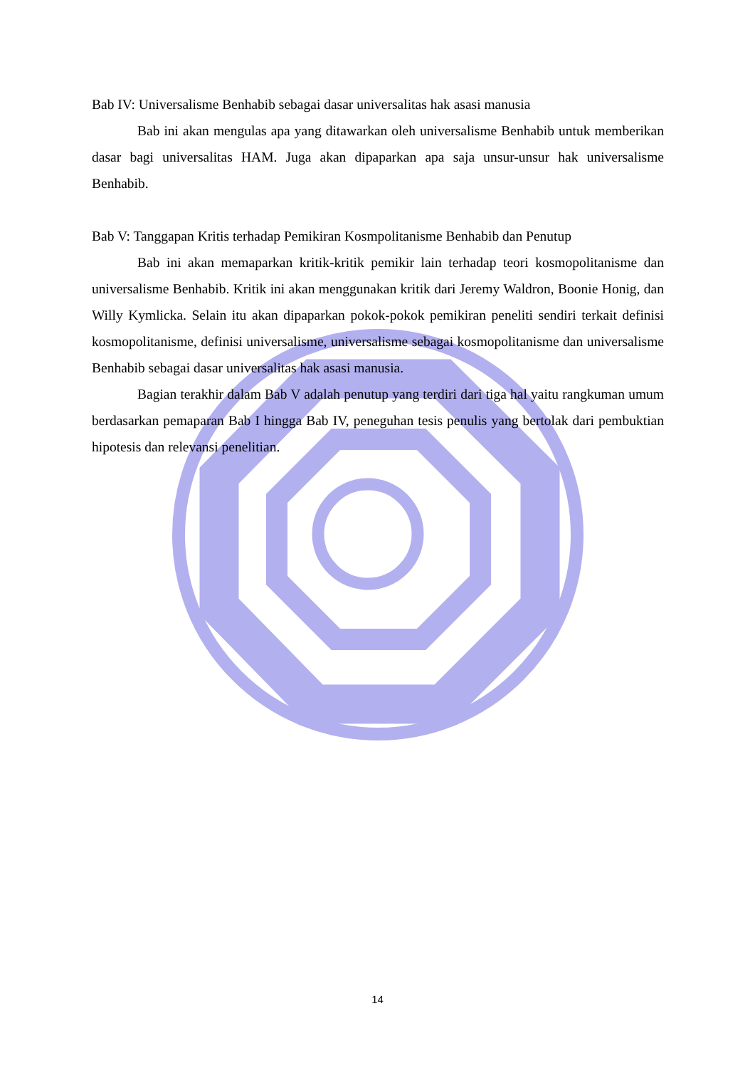Bab IV: Universalisme Benhabib sebagai dasar universalitas hak asasi manusia
Bab ini akan mengulas apa yang ditawarkan oleh universalisme Benhabib untuk memberikan dasar bagi universalitas HAM. Juga akan dipaparkan apa saja unsur-unsur hak universalisme Benhabib.
Bab V: Tanggapan Kritis terhadap Pemikiran Kosmpolitanisme Benhabib dan Penutup
Bab ini akan memaparkan kritik-kritik pemikir lain terhadap teori kosmopolitanisme dan universalisme Benhabib. Kritik ini akan menggunakan kritik dari Jeremy Waldron, Boonie Honig, dan Willy Kymlicka. Selain itu akan dipaparkan pokok-pokok pemikiran peneliti sendiri terkait definisi kosmopolitanisme, definisi universalisme, universalisme sebagai kosmopolitanisme dan universalisme Benhabib sebagai dasar universalitas hak asasi manusia.
Bagian terakhir dalam Bab V adalah penutup yang terdiri dari tiga hal yaitu rangkuman umum berdasarkan pemaparan Bab I hingga Bab IV, peneguhan tesis penulis yang bertolak dari pembuktian hipotesis dan relevansi penelitian.
14